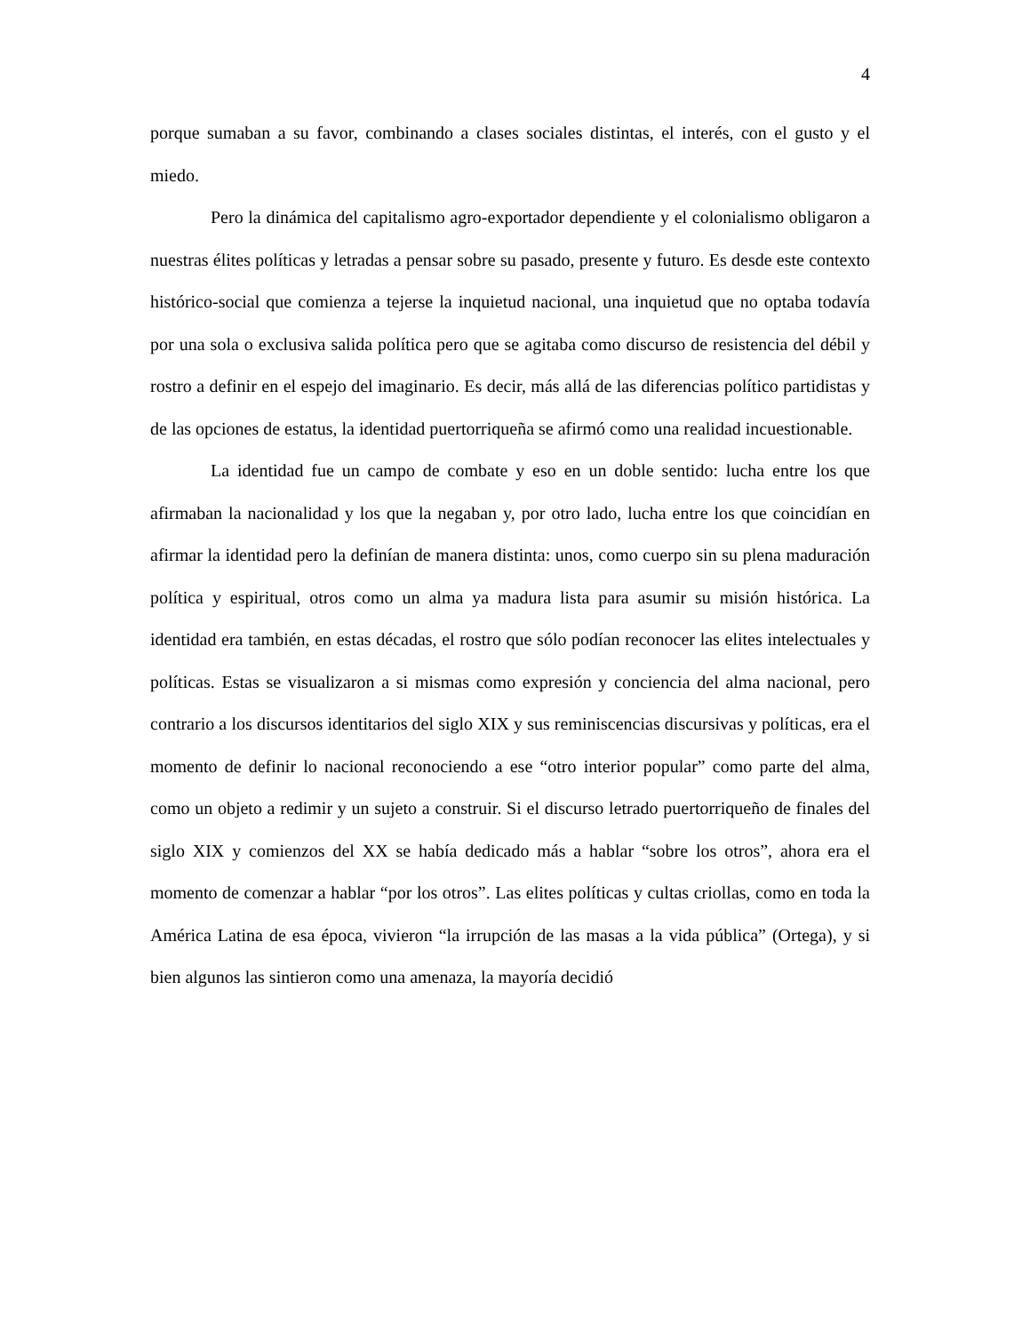4
porque sumaban a su favor, combinando a clases sociales distintas, el interés, con el gusto y el miedo.
Pero la dinámica del capitalismo agro-exportador dependiente y el colonialismo obligaron a nuestras élites políticas y letradas a pensar sobre su pasado, presente y futuro. Es desde este contexto histórico-social que comienza a tejerse la inquietud nacional, una inquietud que no optaba todavía por una sola o exclusiva salida política pero que se agitaba como discurso de resistencia del débil y rostro a definir en el espejo del imaginario. Es decir, más allá de las diferencias político partidistas y de las opciones de estatus, la identidad puertorriqueña se afirmó como una realidad incuestionable.
La identidad fue un campo de combate y eso en un doble sentido: lucha entre los que afirmaban la nacionalidad y los que la negaban y, por otro lado, lucha entre los que coincidían en afirmar la identidad pero la definían de manera distinta: unos, como cuerpo sin su plena maduración política y espiritual, otros como un alma ya madura lista para asumir su misión histórica. La identidad era también, en estas décadas, el rostro que sólo podían reconocer las elites intelectuales y políticas. Estas se visualizaron a si mismas como expresión y conciencia del alma nacional, pero contrario a los discursos identitarios del siglo XIX y sus reminiscencias discursivas y políticas, era el momento de definir lo nacional reconociendo a ese “otro interior popular” como parte del alma, como un objeto a redimir y un sujeto a construir. Si el discurso letrado puertorriqueño de finales del siglo XIX y comienzos del XX se había dedicado más a hablar “sobre los otros”, ahora era el momento de comenzar a hablar “por los otros”. Las elites políticas y cultas criollas, como en toda la América Latina de esa época, vivieron “la irrupción de las masas a la vida pública” (Ortega), y si bien algunos las sintieron como una amenaza, la mayoría decidió